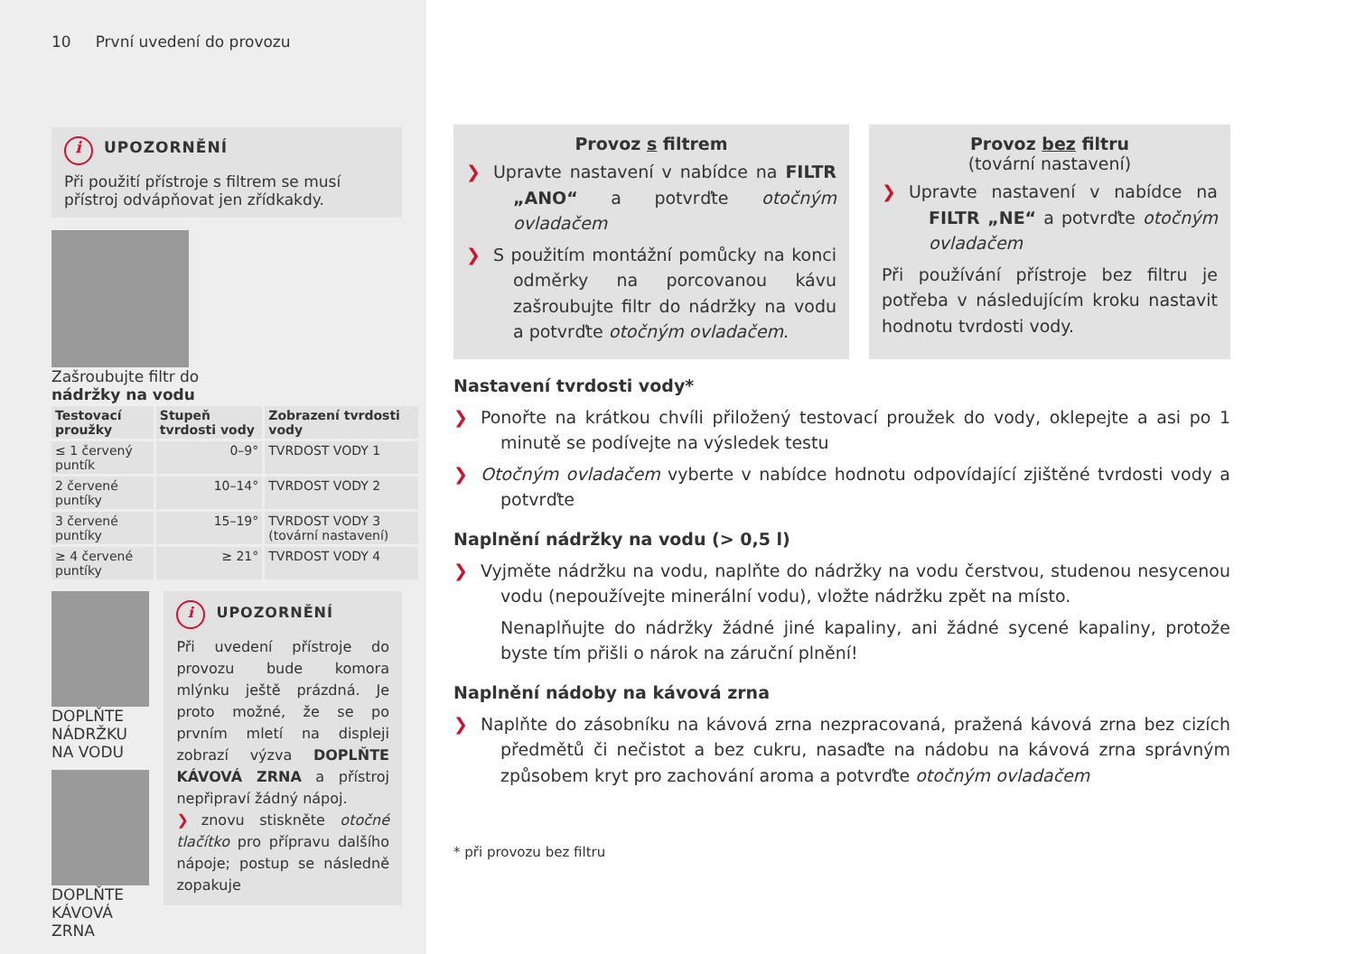10 První uvedení do provozu
i UPOZORNĚNÍ
Při použití přístroje s filtrem se musí přístroj odvápňovat jen zřídkakdy.
Zašroubujte filtr do
nádržky na vodu
| Testovací proužky | Stupeň tvrdosti vody | Zobrazení tvrdosti vody |
| --- | --- | --- |
| ≤ 1 červený puntík | 0–9° | TVRDOST VODY 1 |
| 2 červené puntíky | 10–14° | TVRDOST VODY 2 |
| 3 červené puntíky | 15–19° | TVRDOST VODY 3 (tovární nastavení) |
| ≥ 4 červené puntíky | ≥ 21° | TVRDOST VODY 4 |
DOPLŇTE NÁDRŽKU NA VODU
DOPLŇTE KÁVOVÁ ZRNA
i UPOZORNĚNÍ
Při uvedení přístroje do provozu bude komora mlýnku ještě prázdná. Je proto možné, že se po prvním mletí na displeji zobrazí výzva DOPLŇTE KÁVOVÁ ZRNA a přístroj nepřipraví žádný nápoj.
❯ znovu stiskněte otočné tlačítko pro přípravu dalšího nápoje; postup se následně zopakuje
Provoz s filtrem
❯ Upravte nastavení v nabídce na FILTR „ANO“ a potvrďte otočným ovladačem
❯ S použitím montážní pomůcky na konci odměrky na porcovanou kávu zašroubujte filtr do nádržky na vodu a potvrďte otočným ovladačem.
Provoz bez filtru
(tovární nastavení)
❯ Upravte nastavení v nabídce na FILTR „NE“ a potvrďte otočným ovladačem
Při používání přístroje bez filtru je potřeba v následujícím kroku nastavit hodnotu tvrdosti vody.
Nastavení tvrdosti vody*
❯ Ponořte na krátkou chvíli přiložený testovací proužek do vody, oklepejte a asi po 1 minutě se podívejte na výsledek testu
❯ Otočným ovladačem vyberte v nabídce hodnotu odpovídající zjištěné tvrdosti vody a potvrďte
Naplnění nádržky na vodu (> 0,5 l)
❯ Vyjměte nádržku na vodu, naplňte do nádržky na vodu čerstvou, studenou nesycenou vodu (nepoužívejte minerální vodu), vložte nádržku zpět na místo.
Nenaplňujte do nádržky žádné jiné kapaliny, ani žádné sycené kapaliny, protože byste tím přišli o nárok na záruční plnění!
Naplnění nádoby na kávová zrna
❯ Naplňte do zásobníku na kávová zrna nezpracovaná, pražená kávová zrna bez cizích předmětů či nečistot a bez cukru, nasaďte na nádobu na kávová zrna správným způsobem kryt pro zachování aroma a potvrďte otočným ovladačem
* při provozu bez filtru